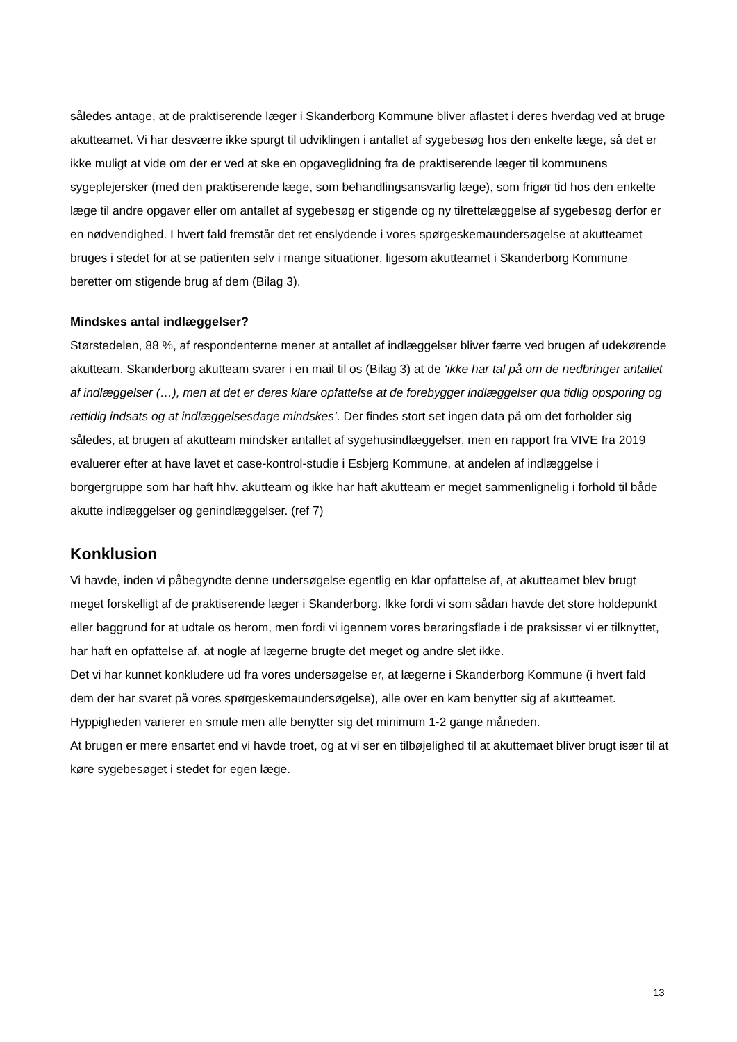således antage, at de praktiserende læger i Skanderborg Kommune bliver aflastet i deres hverdag ved at bruge akutteamet. Vi har desværre ikke spurgt til udviklingen i antallet af sygebesøg hos den enkelte læge, så det er ikke muligt at vide om der er ved at ske en opgaveglidning fra de praktiserende læger til kommunens sygeplejersker (med den praktiserende læge, som behandlingsansvarlig læge), som frigør tid hos den enkelte læge til andre opgaver eller om antallet af sygebesøg er stigende og ny tilrettelæggelse af sygebesøg derfor er en nødvendighed. I hvert fald fremstår det ret enslydende i vores spørgeskemaundersøgelse at akutteamet bruges i stedet for at se patienten selv i mange situationer, ligesom akutteamet i Skanderborg Kommune beretter om stigende brug af dem (Bilag 3).
Mindskes antal indlæggelser?
Størstedelen, 88 %, af respondenterne mener at antallet af indlæggelser bliver færre ved brugen af udekørende akutteam. Skanderborg akutteam svarer i en mail til os (Bilag 3) at de ‘ikke har tal på om de nedbringer antallet af indlæggelser (…), men at det er deres klare opfattelse at de forebygger indlæggelser qua tidlig opsporing og rettidig indsats og at indlæggelsesdage mindskes’. Der findes stort set ingen data på om det forholder sig således, at brugen af akutteam mindsker antallet af sygehusindlæggelser, men en rapport fra VIVE fra 2019 evaluerer efter at have lavet et case-kontrol-studie i Esbjerg Kommune, at andelen af indlæggelse i borgergruppe som har haft hhv. akutteam og ikke har haft akutteam er meget sammenlignelig i forhold til både akutte indlæggelser og genindlæggelser. (ref 7)
Konklusion
Vi havde, inden vi påbegyndte denne undersøgelse egentlig en klar opfattelse af, at akutteamet blev brugt meget forskelligt af de praktiserende læger i Skanderborg. Ikke fordi vi som sådan havde det store holdepunkt eller baggrund for at udtale os herom, men fordi vi igennem vores berøringsflade i de praksisser vi er tilknyttet, har haft en opfattelse af, at nogle af lægerne brugte det meget og andre slet ikke.
Det vi har kunnet konkludere ud fra vores undersøgelse er, at lægerne i Skanderborg Kommune (i hvert fald dem der har svaret på vores spørgeskemaundersøgelse), alle over en kam benytter sig af akutteamet. Hyppigheden varierer en smule men alle benytter sig det minimum 1-2 gange måneden.
At brugen er mere ensartet end vi havde troet, og at vi ser en tilbøjelighed til at akuttemaet bliver brugt især til at køre sygebesøget i stedet for egen læge.
13